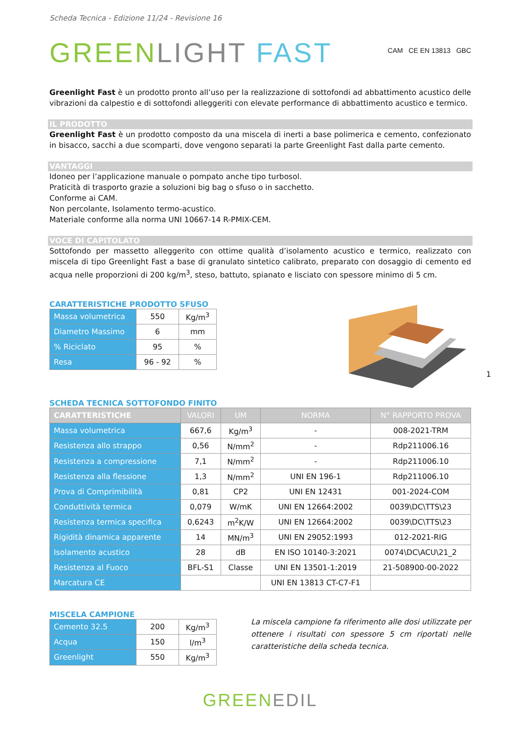Scheda Tecnica - Edizione 11/24 - Revisione 16
GREEN LIGHT FAST CAM CE EN 13813 GBC
Greenlight Fast è un prodotto pronto all’uso per la realizzazione di sottofondi ad abbattimento acustico delle vibrazioni da calpestio e di sottofondi alleggeriti con elevate performance di abbattimento acustico e termico.
IL PRODOTTO
Greenlight Fast è un prodotto composto da una miscela di inerti a base polimerica e cemento, confezionato in bisacco, sacchi a due scomparti, dove vengono separati la parte Greenlight Fast dalla parte cemento.
VANTAGGI
Idoneo per l’applicazione manuale o pompato anche tipo turbosol.
Praticità di trasporto grazie a soluzioni big bag o sfuso o in sacchetto.
Conforme ai CAM.
Non percolante, Isolamento termo-acustico.
Materiale conforme alla norma UNI 10667-14 R-PMIX-CEM.
VOCE DI CAPITOLATO
Sottofondo per massetto alleggerito con ottime qualità d’isolamento acustico e termico, realizzato con miscela di tipo Greenlight Fast a base di granulato sintetico calibrato, preparato con dosaggio di cemento ed acqua nelle proporzioni di 200 kg/m<sup>3</sup>, steso, battuto, spianato e lisciato con spessore minimo di 5 cm.
CARATTERISTICHE PRODOTTO SFUSO
| Massa volumetrica | 550 | Kg/m<sup>3</sup> |
| Diametro Massimo | 6 | mm |
| % Riciclato | 95 | % |
| Resa | 96 - 92 | % |
1
SCHEDA TECNICA SOTTOFONDO FINITO
| CARATTERISTICHE | VALORI | UM | NORMA | N° RAPPORTO PROVA |
| --- | --- | --- | --- | --- |
| Massa volumetrica | 667,6 | Kg/m<sup>3</sup> | - | 008-2021-TRM |
| Resistenza allo strappo | 0,56 | N/mm<sup>2</sup> | - | Rdp211006.16 |
| Resistenza a compressione | 7,1 | N/mm<sup>2</sup> | - | Rdp211006.10 |
| Resistenza alla flessione | 1,3 | N/mm<sup>2</sup> | UNI EN 196-1 | Rdp211006.10 |
| Prova di Comprimibilità | 0,81 | CP2 | UNI EN 12431 | 001-2024-COM |
| Conduttività termica | 0,079 | W/mK | UNI EN 12664:2002 | 0039\DC\TTS\23 |
| Resistenza termica specifica | 0,6243 | m<sup>2</sup>K/W | UNI EN 12664:2002 | 0039\DC\TTS\23 |
| Rigidità dinamica apparente | 14 | MN/m<sup>3</sup> | UNI EN 29052:1993 | 012-2021-RIG |
| Isolamento acustico | 28 | dB | EN ISO 10140-3:2021 | 0074\DC\ACU\21_2 |
| Resistenza al Fuoco | BFL-S1 | Classe | UNI EN 13501-1:2019 | 21-508900-00-2022 |
| Marcatura CE | | | UNI EN 13813 CT-C7-F1 | |
MISCELA CAMPIONE
| Cemento 32.5 | 200 | Kg/m<sup>3</sup> |
| Acqua | 150 | l/m<sup>3</sup> |
| Greenlight | 550 | Kg/m<sup>3</sup> |
La miscela campione fa riferimento alle dosi utilizzate per ottenere i risultati con spessore 5 cm riportati nelle caratteristiche della scheda tecnica.
GREEN EDIL